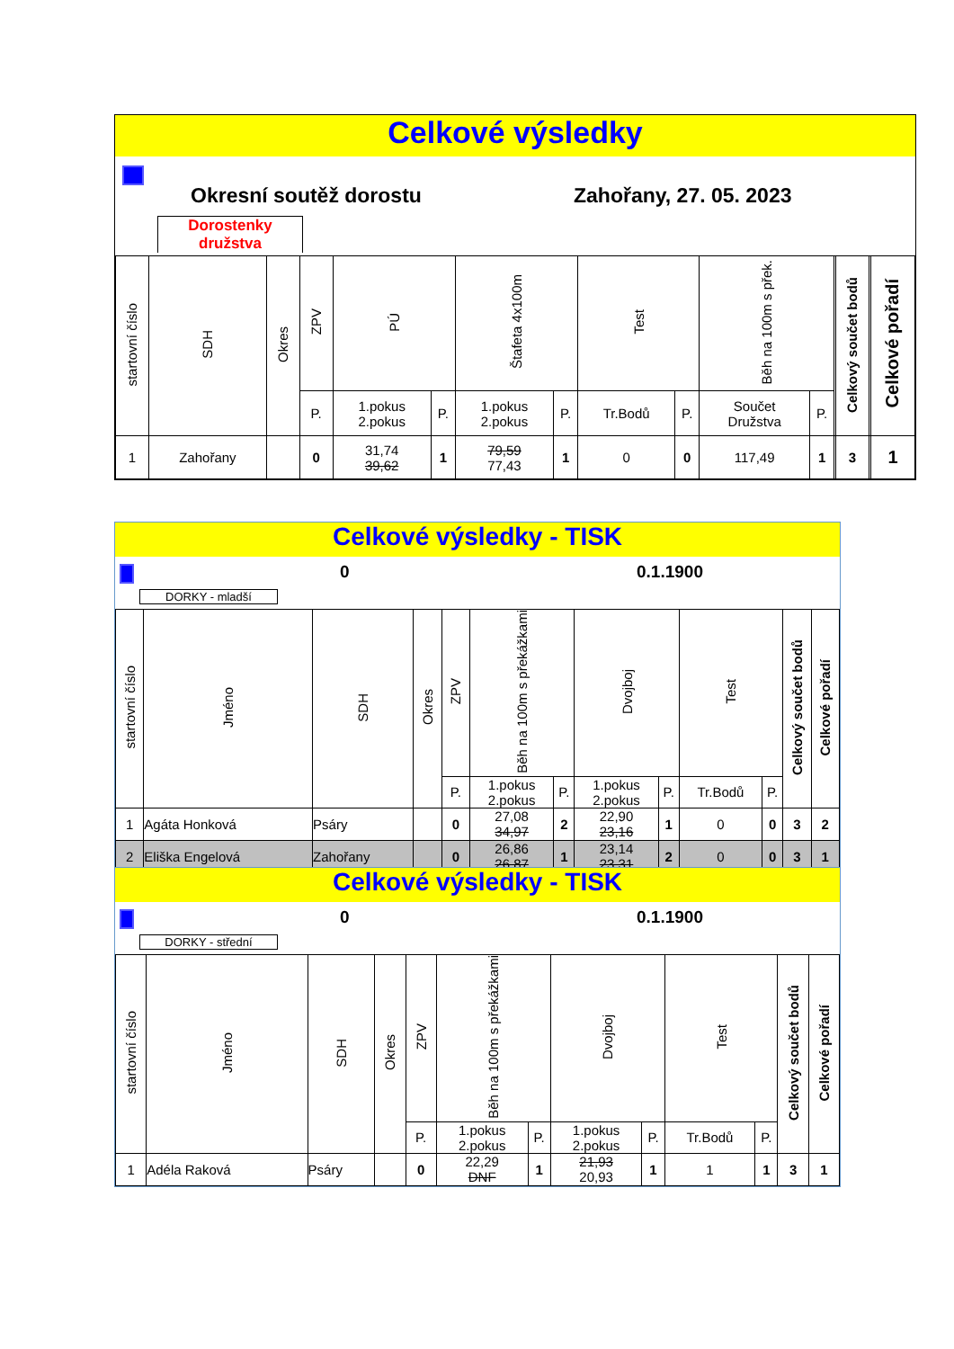Celkové výsledky
Okresní soutěž dorostu Zahořany, 27. 05. 2023
Dorostenky družstva
| startovní číslo | SDH | Okres | ZPV | PÚ | | Štafeta 4x100m | | Test | | Běh na 100m s přek. | | | Celkový součet bodů | | Celkové pořadí |
| --- | --- | --- | --- | --- | --- | --- | --- | --- | --- | --- | --- | --- | --- | --- | --- |
| | | | P. | 1.pokus 2.pokus | P. | 1.pokus 2.pokus | P. | Tr.Bodů | P. | Součet Družstva | P. | | | | |
| 1 | Zahořany | | 0 | 31,74 39,62 | 1 | 79,59 77,43 | 1 | 0 | 0 | 117,49 | 1 | | 3 | | 1 |
Celkové výsledky - TISK
0 0.1.1900
DORKY - mladší
| startovní číslo | Jméno | SDH | Okres | ZPV | Běh na 100m s překážkami | | Dvojboj | | Test | | Celkový součet bodů | Celkové pořadí |
| --- | --- | --- | --- | --- | --- | --- | --- | --- | --- | --- | --- | --- |
| | | | | P. | 1.pokus 2.pokus | P. | 1.pokus 2.pokus | P. | Tr.Bodů | P. | | |
| 1 | Agáta Honková | Psáry | | 0 | 27,08 34,97 | 2 | 22,90 23,16 | 1 | 0 | 0 | 3 | 2 |
| 2 | Eliška Engelová | Zahořany | | 0 | 26,86 26,87 | 1 | 23,14 23,31 | 2 | 0 | 0 | 3 | 1 |
Celkové výsledky - TISK
0 0.1.1900
DORKY - střední
| startovní číslo | Jméno | SDH | Okres | ZPV | Běh na 100m s překážkami | | Dvojboj | | Test | | Celkový součet bodů | Celkové pořadí |
| --- | --- | --- | --- | --- | --- | --- | --- | --- | --- | --- | --- | --- |
| | | | | P. | 1.pokus 2.pokus | P. | 1.pokus 2.pokus | P. | Tr.Bodů | P. | | |
| 1 | Adéla Raková | Psáry | | 0 | 22,29 DNF | 1 | 21,93 20,93 | 1 | 1 | 1 | 3 | 1 |